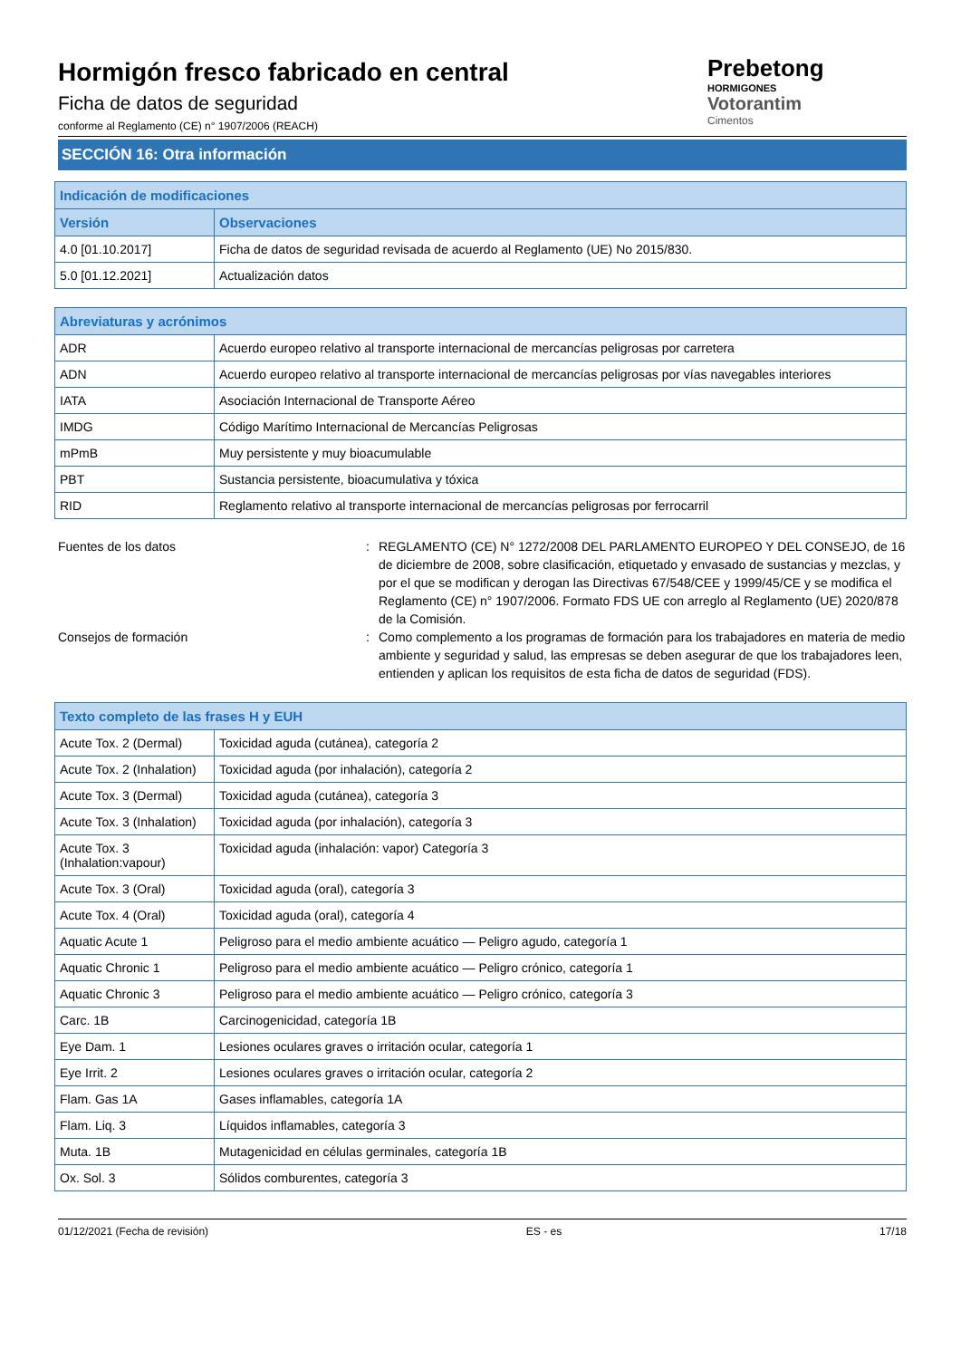Hormigón fresco fabricado en central
Ficha de datos de seguridad
conforme al Reglamento (CE) n° 1907/2006 (REACH)
Prebetong
HORMIGONES
Votorantim
Cimentos
SECCIÓN 16: Otra información
| Indicación de modificaciones | |
| --- | --- |
| Versión | Observaciones |
| 4.0 [01.10.2017] | Ficha de datos de seguridad revisada de acuerdo al Reglamento (UE) No 2015/830. |
| 5.0 [01.12.2021] | Actualización datos |
| Abreviaturas y acrónimos | |
| --- | --- |
| ADR | Acuerdo europeo relativo al transporte internacional de mercancías peligrosas por carretera |
| ADN | Acuerdo europeo relativo al transporte internacional de mercancías peligrosas por vías navegables interiores |
| IATA | Asociación Internacional de Transporte Aéreo |
| IMDG | Código Marítimo Internacional de Mercancías Peligrosas |
| mPmB | Muy persistente y muy bioacumulable |
| PBT | Sustancia persistente, bioacumulativa y tóxica |
| RID | Reglamento relativo al transporte internacional de mercancías peligrosas por ferrocarril |
Fuentes de los datos : REGLAMENTO (CE) N° 1272/2008 DEL PARLAMENTO EUROPEO Y DEL CONSEJO, de 16 de diciembre de 2008, sobre clasificación, etiquetado y envasado de sustancias y mezclas, y por el que se modifican y derogan las Directivas 67/548/CEE y 1999/45/CE y se modifica el Reglamento (CE) n° 1907/2006. Formato FDS UE con arreglo al Reglamento (UE) 2020/878 de la Comisión.
Consejos de formación : Como complemento a los programas de formación para los trabajadores en materia de medio ambiente y seguridad y salud, las empresas se deben asegurar de que los trabajadores leen, entienden y aplican los requisitos de esta ficha de datos de seguridad (FDS).
| Texto completo de las frases H y EUH | |
| --- | --- |
| Acute Tox. 2 (Dermal) | Toxicidad aguda (cutánea), categoría 2 |
| Acute Tox. 2 (Inhalation) | Toxicidad aguda (por inhalación), categoría 2 |
| Acute Tox. 3 (Dermal) | Toxicidad aguda (cutánea), categoría 3 |
| Acute Tox. 3 (Inhalation) | Toxicidad aguda (por inhalación), categoría 3 |
| Acute Tox. 3 (Inhalation:vapour) | Toxicidad aguda (inhalación: vapor) Categoría 3 |
| Acute Tox. 3 (Oral) | Toxicidad aguda (oral), categoría 3 |
| Acute Tox. 4 (Oral) | Toxicidad aguda (oral), categoría 4 |
| Aquatic Acute 1 | Peligroso para el medio ambiente acuático — Peligro agudo, categoría 1 |
| Aquatic Chronic 1 | Peligroso para el medio ambiente acuático — Peligro crónico, categoría 1 |
| Aquatic Chronic 3 | Peligroso para el medio ambiente acuático — Peligro crónico, categoría 3 |
| Carc. 1B | Carcinogenicidad, categoría 1B |
| Eye Dam. 1 | Lesiones oculares graves o irritación ocular, categoría 1 |
| Eye Irrit. 2 | Lesiones oculares graves o irritación ocular, categoría 2 |
| Flam. Gas 1A | Gases inflamables, categoría 1A |
| Flam. Liq. 3 | Líquidos inflamables, categoría 3 |
| Muta. 1B | Mutagenicidad en células germinales, categoría 1B |
| Ox. Sol. 3 | Sólidos comburentes, categoría 3 |
01/12/2021 (Fecha de revisión) ES - es 17/18